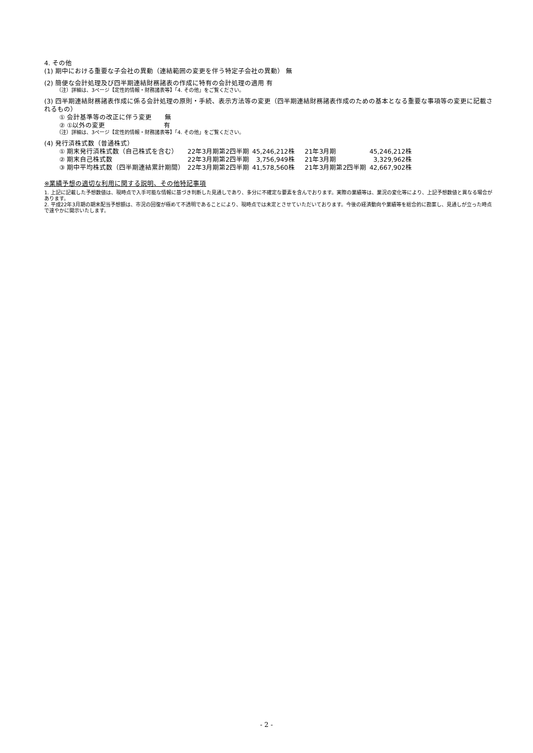4. その他
(1) 期中における重要な子会社の異動（連結範囲の変更を伴う特定子会社の異動） 無
(2) 簡便な会計処理及び四半期連結財務諸表の作成に特有の会計処理の適用 有
（注）詳細は、3ページ【定性的情報・財務諸表等】「4. その他」をご覧ください。
(3) 四半期連結財務諸表作成に係る会計処理の原則・手続、表示方法等の変更（四半期連結財務諸表作成のための基本となる重要な事項等の変更に記載されるもの）
① 会計基準等の改正に伴う変更　　無
② ①以外の変更　　　　　　　　　有
（注）詳細は、3ページ【定性的情報・財務諸表等】「4. その他」をご覧ください。
(4) 発行済株式数（普通株式）
| ① 期末発行済株式数（自己株式を含む） | 22年3月期第2四半期 | 45,246,212株 | 21年3月期 | 45,246,212株 |
| ② 期末自己株式数 | 22年3月期第2四半期 | 3,756,949株 | 21年3月期 | 3,329,962株 |
| ③ 期中平均株式数（四半期連結累計期間） | 22年3月期第2四半期 | 41,578,560株 | 21年3月期第2四半期 | 42,667,902株 |
※業績予想の適切な利用に関する説明、その他特記事項
1. 上記に記載した予想数値は、現時点で入手可能な情報に基づき判断した見通しであり、多分に不確定な要素を含んでおります。実際の業績等は、業況の変化等により、上記予想数値と異なる場合があります。
2. 平成22年3月期の期末配当予想額は、市況の回復が極めて不透明であることにより、現時点では未定とさせていただいております。今後の経済動向や業績等を総合的に勘案し、見通しが立った時点で速やかに開示いたします。
- 2 -